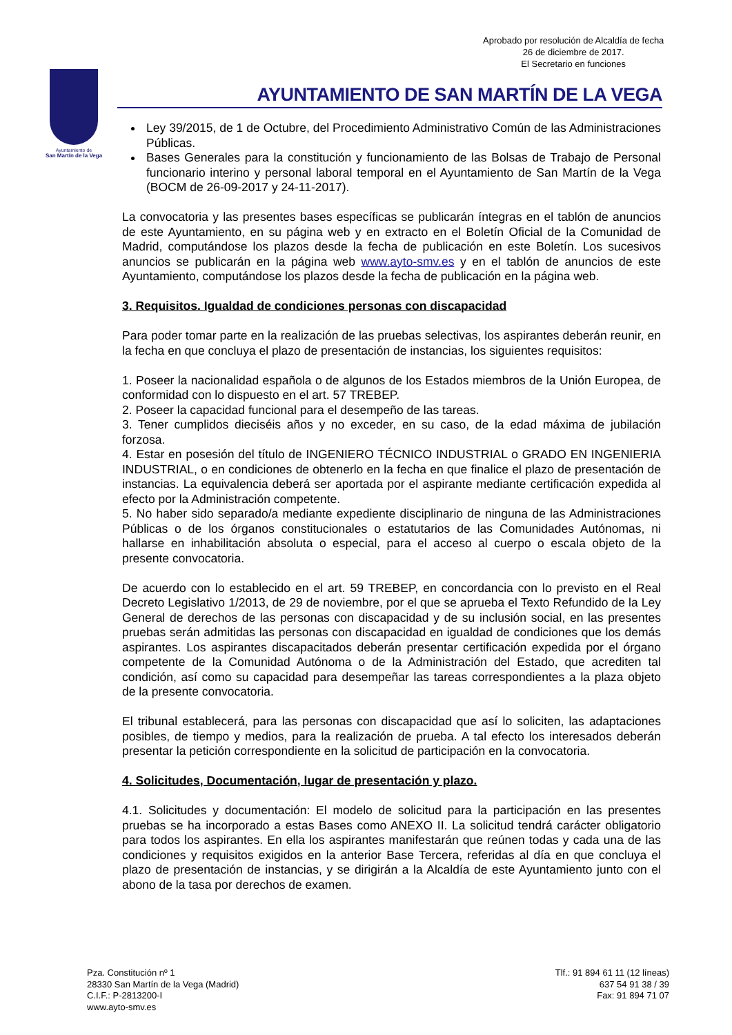Aprobado por resolución de Alcaldía de fecha
26 de diciembre de 2017.
El Secretario en funciones
Ayuntamiento de
San Martín de la Vega
AYUNTAMIENTO DE SAN MARTÍN DE LA VEGA
Ley 39/2015, de 1 de Octubre, del Procedimiento Administrativo Común de las Administraciones Públicas.
Bases Generales para la constitución y funcionamiento de las Bolsas de Trabajo de Personal funcionario interino y personal laboral temporal en el Ayuntamiento de San Martín de la Vega (BOCM de 26-09-2017 y 24-11-2017).
La convocatoria y las presentes bases específicas se publicarán íntegras en el tablón de anuncios de este Ayuntamiento, en su página web y en extracto en el Boletín Oficial de la Comunidad de Madrid, computándose los plazos desde la fecha de publicación en este Boletín. Los sucesivos anuncios se publicarán en la página web www.ayto-smv.es y en el tablón de anuncios de este Ayuntamiento, computándose los plazos desde la fecha de publicación en la página web.
3. Requisitos. Igualdad de condiciones personas con discapacidad
Para poder tomar parte en la realización de las pruebas selectivas, los aspirantes deberán reunir, en la fecha en que concluya el plazo de presentación de instancias, los siguientes requisitos:
1. Poseer la nacionalidad española o de algunos de los Estados miembros de la Unión Europea, de conformidad con lo dispuesto en el art. 57 TREBEP.
2. Poseer la capacidad funcional para el desempeño de las tareas.
3. Tener cumplidos dieciséis años y no exceder, en su caso, de la edad máxima de jubilación forzosa.
4. Estar en posesión del título de INGENIERO TÉCNICO INDUSTRIAL o GRADO EN INGENIERIA INDUSTRIAL, o en condiciones de obtenerlo en la fecha en que finalice el plazo de presentación de instancias. La equivalencia deberá ser aportada por el aspirante mediante certificación expedida al efecto por la Administración competente.
5. No haber sido separado/a mediante expediente disciplinario de ninguna de las Administraciones Públicas o de los órganos constitucionales o estatutarios de las Comunidades Autónomas, ni hallarse en inhabilitación absoluta o especial, para el acceso al cuerpo o escala objeto de la presente convocatoria.
De acuerdo con lo establecido en el art. 59 TREBEP, en concordancia con lo previsto en el Real Decreto Legislativo 1/2013, de 29 de noviembre, por el que se aprueba el Texto Refundido de la Ley General de derechos de las personas con discapacidad y de su inclusión social, en las presentes pruebas serán admitidas las personas con discapacidad en igualdad de condiciones que los demás aspirantes. Los aspirantes discapacitados deberán presentar certificación expedida por el órgano competente de la Comunidad Autónoma o de la Administración del Estado, que acrediten tal condición, así como su capacidad para desempeñar las tareas correspondientes a la plaza objeto de la presente convocatoria.
El tribunal establecerá, para las personas con discapacidad que así lo soliciten, las adaptaciones posibles, de tiempo y medios, para la realización de prueba. A tal efecto los interesados deberán presentar la petición correspondiente en la solicitud de participación en la convocatoria.
4. Solicitudes, Documentación, lugar de presentación y plazo.
4.1. Solicitudes y documentación: El modelo de solicitud para la participación en las presentes pruebas se ha incorporado a estas Bases como ANEXO II. La solicitud tendrá carácter obligatorio para todos los aspirantes. En ella los aspirantes manifestarán que reúnen todas y cada una de las condiciones y requisitos exigidos en la anterior Base Tercera, referidas al día en que concluya el plazo de presentación de instancias, y se dirigirán a la Alcaldía de este Ayuntamiento junto con el abono de la tasa por derechos de examen.
Pza. Constitución nº 1
28330 San Martín de la Vega (Madrid)
C.I.F.: P-2813200-I
www.ayto-smv.es
Tlf.: 91 894 61 11 (12 líneas)
637 54 91 38 / 39
Fax: 91 894 71 07